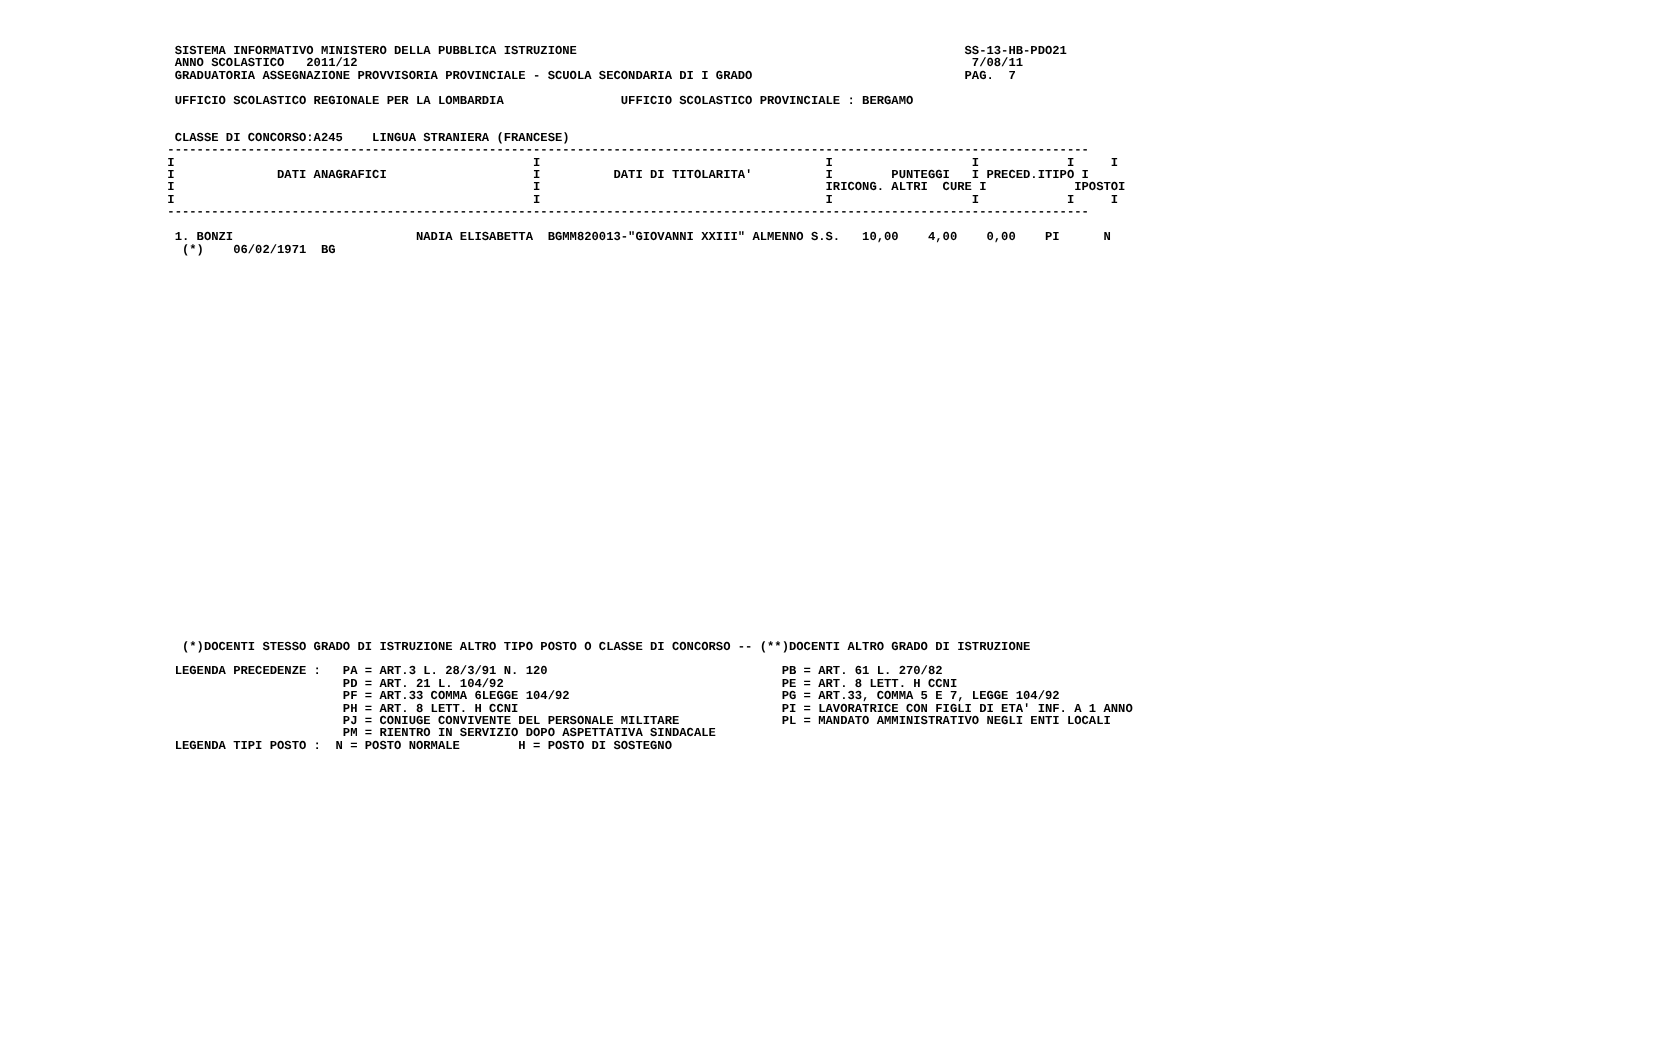SISTEMA INFORMATIVO MINISTERO DELLA PUBBLICA ISTRUZIONE                                                     SS-13-HB-PDO21
  ANNO SCOLASTICO   2011/12                                                                                    7/08/11
  GRADUATORIA ASSEGNAZIONE PROVVISORIA PROVINCIALE - SCUOLA SECONDARIA DI I GRADO                             PAG.  7

  UFFICIO SCOLASTICO REGIONALE PER LA LOMBARDIA                UFFICIO SCOLASTICO PROVINCIALE : BERGAMO


  CLASSE DI CONCORSO:A245    LINGUA STRANIERA (FRANCESE)
 ------------------------------------------------------------------------------------------------------------------------------
 I                                                 I                                       I                   I            I     I
 I              DATI ANAGRAFICI                    I          DATI DI TITOLARITA'          I        PUNTEGGI   I PRECED.ITIPO I
 I                                                 I                                       IRICONG. ALTRI  CURE I            IPOSTOI
 I                                                 I                                       I                   I            I     I
 ------------------------------------------------------------------------------------------------------------------------------

  1. BONZI                         NADIA ELISABETTA  BGMM820013-"GIOVANNI XXIII" ALMENNO S.S.   10,00    4,00    0,00    PI      N
   (*)    06/02/1971  BG































   (*)DOCENTI STESSO GRADO DI ISTRUZIONE ALTRO TIPO POSTO O CLASSE DI CONCORSO -- (**)DOCENTI ALTRO GRADO DI ISTRUZIONE

  LEGENDA PRECEDENZE :   PA = ART.3 L. 28/3/91 N. 120                                PB = ART. 61 L. 270/82
                         PD = ART. 21 L. 104/92                                      PE = ART. 8 LETT. H CCNI
                         PF = ART.33 COMMA 6LEGGE 104/92                             PG = ART.33, COMMA 5 E 7, LEGGE 104/92
                         PH = ART. 8 LETT. H CCNI                                    PI = LAVORATRICE CON FIGLI DI ETA' INF. A 1 ANNO
                         PJ = CONIUGE CONVIVENTE DEL PERSONALE MILITARE              PL = MANDATO AMMINISTRATIVO NEGLI ENTI LOCALI
                         PM = RIENTRO IN SERVIZIO DOPO ASPETTATIVA SINDACALE
  LEGENDA TIPI POSTO :  N = POSTO NORMALE        H = POSTO DI SOSTEGNO